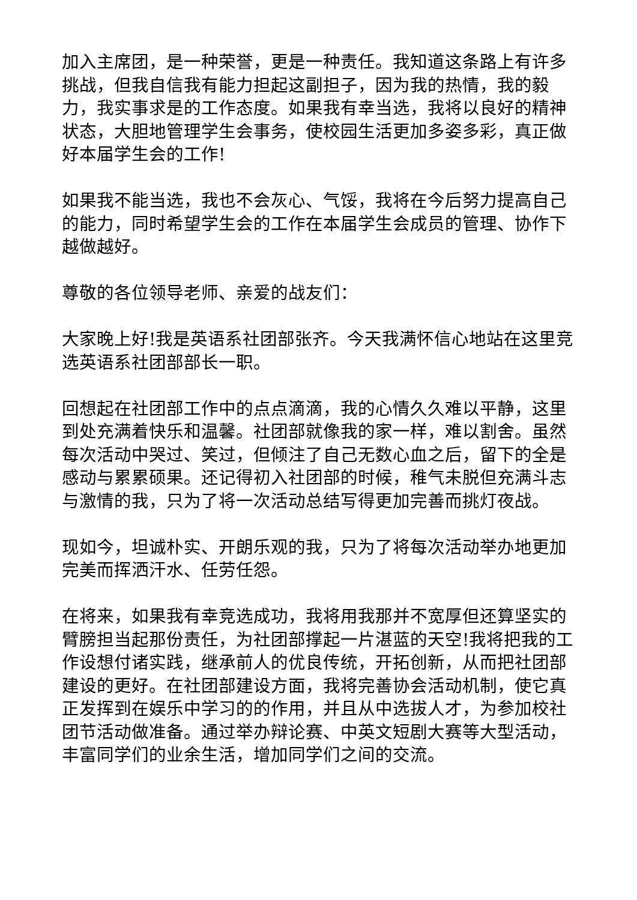加入主席团，是一种荣誉，更是一种责任。我知道这条路上有许多挑战，但我自信我有能力担起这副担子，因为我的热情，我的毅力，我实事求是的工作态度。如果我有幸当选，我将以良好的精神状态，大胆地管理学生会事务，使校园生活更加多姿多彩，真正做好本届学生会的工作!
如果我不能当选，我也不会灰心、气馁，我将在今后努力提高自己的能力，同时希望学生会的工作在本届学生会成员的管理、协作下越做越好。
尊敬的各位领导老师、亲爱的战友们：
大家晚上好!我是英语系社团部张齐。今天我满怀信心地站在这里竞选英语系社团部部长一职。
回想起在社团部工作中的点点滴滴，我的心情久久难以平静，这里到处充满着快乐和温馨。社团部就像我的家一样，难以割舍。虽然每次活动中哭过、笑过，但倾注了自己无数心血之后，留下的全是感动与累累硕果。还记得初入社团部的时候，稚气未脱但充满斗志与激情的我，只为了将一次活动总结写得更加完善而挑灯夜战。
现如今，坦诚朴实、开朗乐观的我，只为了将每次活动举办地更加完美而挥洒汗水、任劳任怨。
在将来，如果我有幸竞选成功，我将用我那并不宽厚但还算坚实的臂膀担当起那份责任，为社团部撑起一片湛蓝的天空!我将把我的工作设想付诸实践，继承前人的优良传统，开拓创新，从而把社团部建设的更好。在社团部建设方面，我将完善协会活动机制，使它真正发挥到在娱乐中学习的的作用，并且从中选拔人才，为参加校社团节活动做准备。通过举办辩论赛、中英文短剧大赛等大型活动，丰富同学们的业余生活，增加同学们之间的交流。